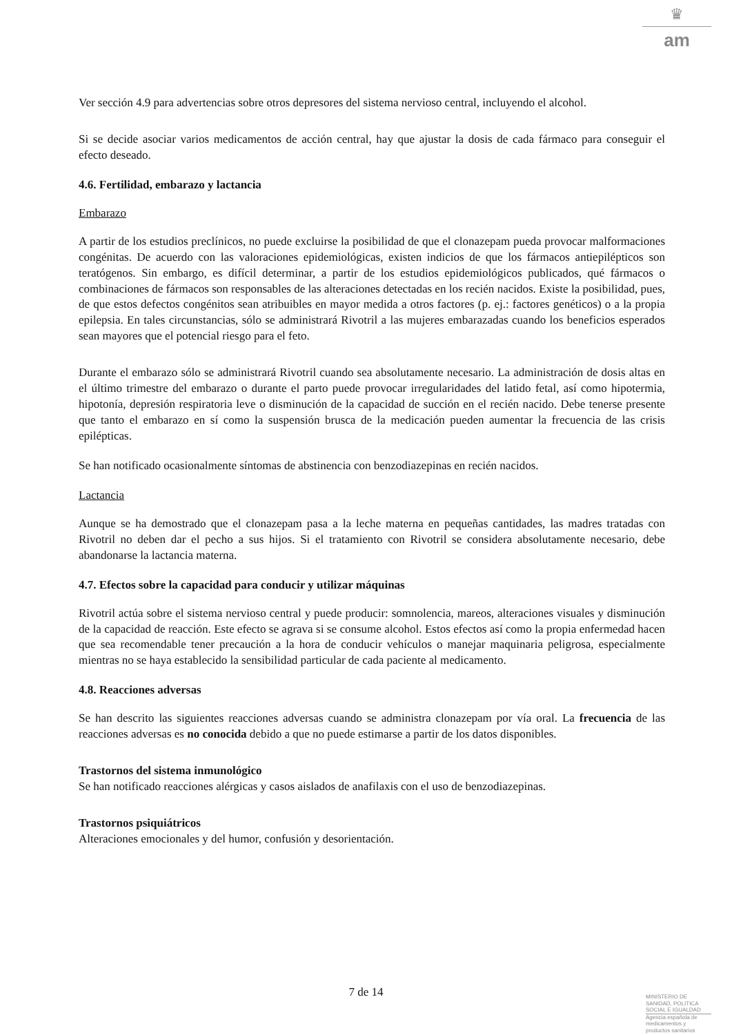♛
am
Ver sección 4.9 para advertencias sobre otros depresores del sistema nervioso central, incluyendo el alcohol.
Si se decide asociar varios medicamentos de acción central, hay que ajustar la dosis de cada fármaco para conseguir el efecto deseado.
4.6. Fertilidad, embarazo y lactancia
Embarazo
A partir de los estudios preclínicos, no puede excluirse la posibilidad de que el clonazepam pueda provocar malformaciones congénitas. De acuerdo con las valoraciones epidemiológicas, existen indicios de que los fármacos antiepilépticos son teratógenos. Sin embargo, es difícil determinar, a partir de los estudios epidemiológicos publicados, qué fármacos o combinaciones de fármacos son responsables de las alteraciones detectadas en los recién nacidos. Existe la posibilidad, pues, de que estos defectos congénitos sean atribuibles en mayor medida a otros factores (p. ej.: factores genéticos) o a la propia epilepsia. En tales circunstancias, sólo se administrará Rivotril a las mujeres embarazadas cuando los beneficios esperados sean mayores que el potencial riesgo para el feto.
Durante el embarazo sólo se administrará Rivotril cuando sea absolutamente necesario. La administración de dosis altas en el último trimestre del embarazo o durante el parto puede provocar irregularidades del latido fetal, así como hipotermia, hipotonía, depresión respiratoria leve o disminución de la capacidad de succión en el recién nacido. Debe tenerse presente que tanto el embarazo en sí como la suspensión brusca de la medicación pueden aumentar la frecuencia de las crisis epilépticas.
Se han notificado ocasionalmente síntomas de abstinencia con benzodiazepinas en recién nacidos.
Lactancia
Aunque se ha demostrado que el clonazepam pasa a la leche materna en pequeñas cantidades, las madres tratadas con Rivotril no deben dar el pecho a sus hijos. Si el tratamiento con Rivotril se considera absolutamente necesario, debe abandonarse la lactancia materna.
4.7. Efectos sobre la capacidad para conducir y utilizar máquinas
Rivotril actúa sobre el sistema nervioso central y puede producir: somnolencia, mareos, alteraciones visuales y disminución de la capacidad de reacción. Este efecto se agrava si se consume alcohol. Estos efectos así como la propia enfermedad hacen que sea recomendable tener precaución a la hora de conducir vehículos o manejar maquinaria peligrosa, especialmente mientras no se haya establecido la sensibilidad particular de cada paciente al medicamento.
4.8. Reacciones adversas
Se han descrito las siguientes reacciones adversas cuando se administra clonazepam por vía oral. La frecuencia de las reacciones adversas es no conocida debido a que no puede estimarse a partir de los datos disponibles.
Trastornos del sistema inmunológico
Se han notificado reacciones alérgicas y casos aislados de anafilaxis con el uso de benzodiazepinas.
Trastornos psiquiátricos
Alteraciones emocionales y del humor, confusión y desorientación.
7 de 14
MINISTERIO DE
SANIDAD, POLITICA
SOCIAL E IGUALDAD
Agencia española de
medicamentos y
productos sanitarios